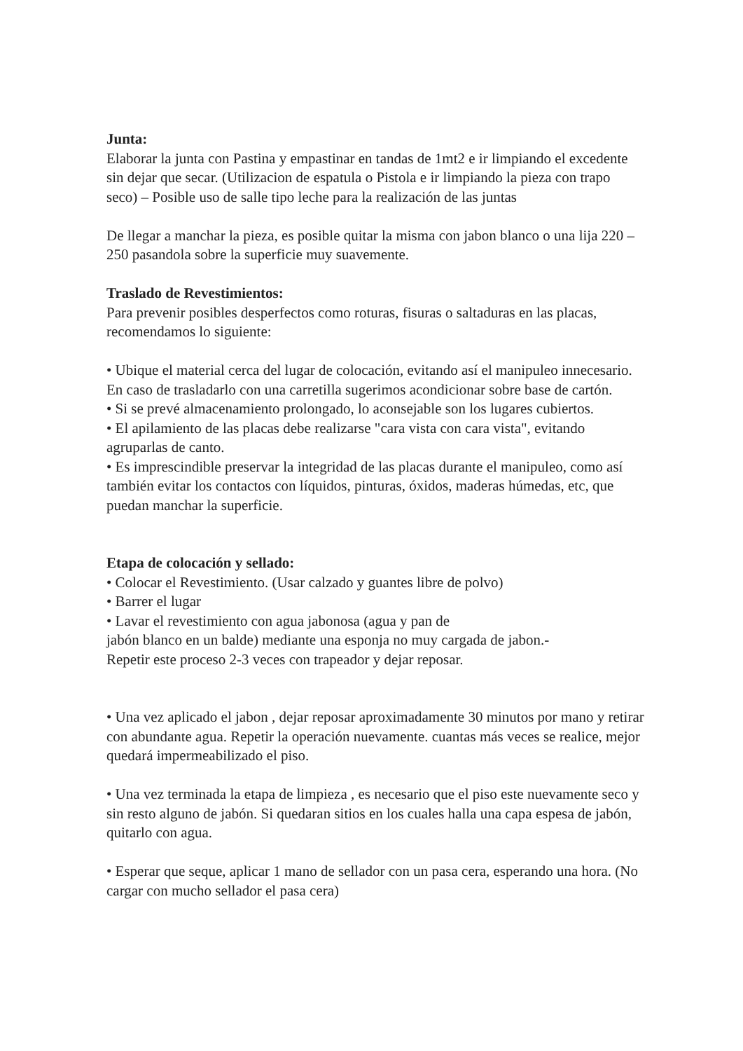Junta:
Elaborar la junta con Pastina y empastinar en tandas de 1mt2 e ir limpiando el excedente sin dejar que secar. (Utilizacion de espatula o Pistola e ir limpiando la pieza con trapo seco) – Posible uso de salle tipo leche para la realización de las juntas
De llegar a manchar la pieza, es posible quitar la misma con jabon blanco o una lija 220 – 250 pasandola sobre la superficie muy suavemente.
Traslado de Revestimientos:
Para prevenir posibles desperfectos como roturas, fisuras o saltaduras en las placas, recomendamos lo siguiente:
• Ubique el material cerca del lugar de colocación, evitando así el manipuleo innecesario. En caso de trasladarlo con una carretilla sugerimos acondicionar sobre base de cartón.
• Si se prevé almacenamiento prolongado, lo aconsejable son los lugares cubiertos.
• El apilamiento de las placas debe realizarse "cara vista con cara vista", evitando agruparlas de canto.
• Es imprescindible preservar la integridad de las placas durante el manipuleo, como así también evitar los contactos con líquidos, pinturas, óxidos, maderas húmedas, etc, que puedan manchar la superficie.
Etapa de colocación y sellado:
• Colocar el Revestimiento. (Usar calzado y guantes libre de polvo)
• Barrer el lugar
• Lavar el revestimiento con agua jabonosa (agua y pan de
jabón blanco en un balde) mediante una esponja no muy cargada de jabon.-
Repetir este proceso 2-3 veces con trapeador y dejar reposar.
• Una vez aplicado el jabon , dejar reposar aproximadamente 30 minutos por mano y retirar con abundante agua. Repetir la operación nuevamente. cuantas más veces se realice, mejor quedará impermeabilizado el piso.
• Una vez terminada la etapa de limpieza , es necesario que el piso este nuevamente seco y sin resto alguno de jabón. Si quedaran sitios en los cuales halla una capa espesa de jabón, quitarlo con agua.
• Esperar que seque, aplicar 1 mano de sellador con un pasa cera, esperando una hora. (No cargar con mucho sellador el pasa cera)